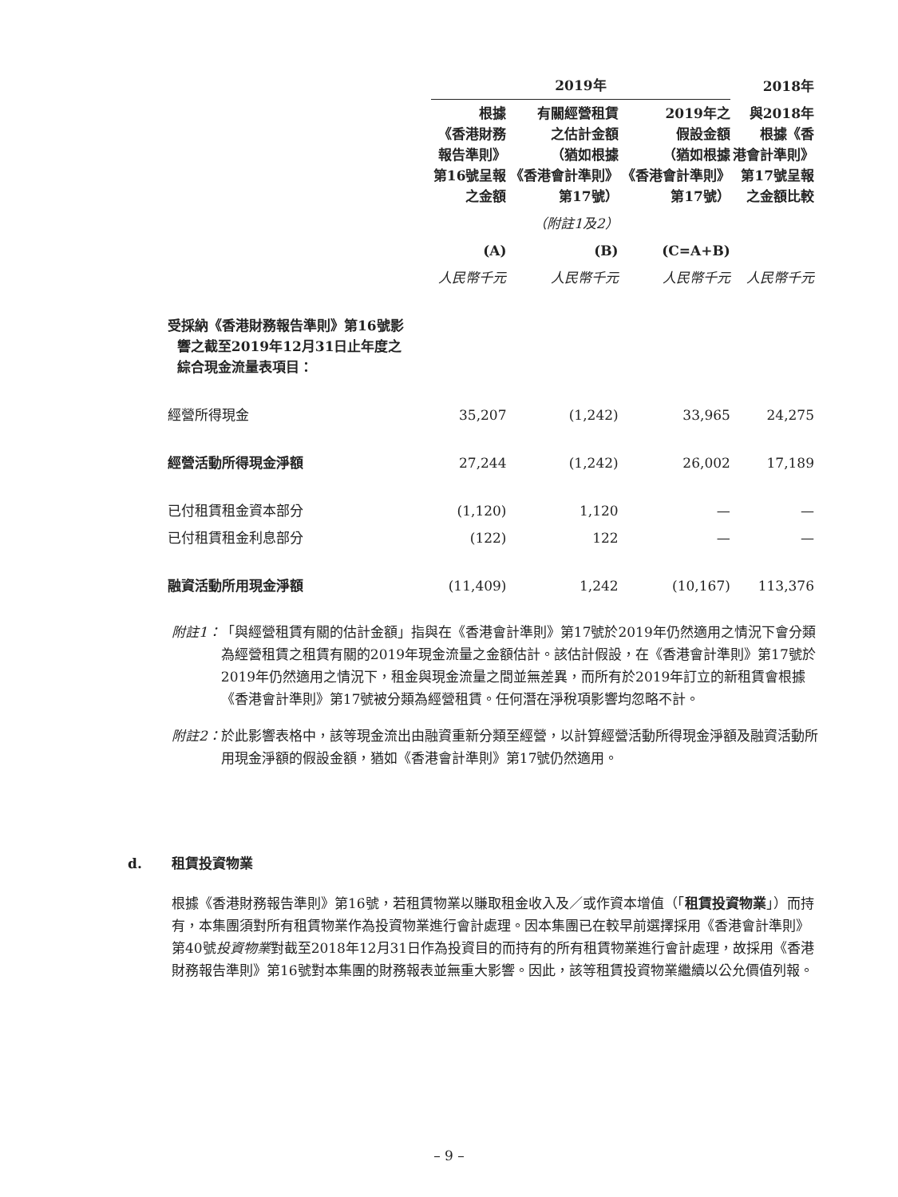| | 2019年 | | | 2018年 |
| --- | --- | --- | --- | --- |
| | 根據 《香港財務 報告準則》 第16號呈報 之金額 | 有關經營租賃 之估計金額 （猶如根據 《香港會計準則》 第17號） | 2019年之 假設金額 （猶如根據 《香港會計準則》 第17號） | 與2018年 根據《香 港會計準則》 第17號呈報 之金額比較 |
| | | （附註1及2） | | |
| | (A) | (B) | (C=A+B) | |
| | 人民幣千元 | 人民幣千元 | 人民幣千元 | 人民幣千元 |
| 受採納《香港財務報告準則》第16號影 響之截至2019年12月31日止年度之 綜合現金流量表項目： | | | | |
| 經營所得現金 | 35,207 | (1,242) | 33,965 | 24,275 |
| 經營活動所得現金淨額 | 27,244 | (1,242) | 26,002 | 17,189 |
| 已付租賃租金資本部分 | (1,120) | 1,120 | — | — |
| 已付租賃租金利息部分 | (122) | 122 | — | — |
| 融資活動所用現金淨額 | (11,409) | 1,242 | (10,167) | 113,376 |
附註1： 「與經營租賃有關的估計金額」指與在《香港會計準則》第17號於2019年仍然適用之情況下會分類為經營租賃之租賃有關的2019年現金流量之金額估計。該估計假設，在《香港會計準則》第17號於2019年仍然適用之情況下，租金與現金流量之間並無差異，而所有於2019年訂立的新租賃會根據《香港會計準則》第17號被分類為經營租賃。任何潛在淨稅項影響均忽略不計。
附註2： 於此影響表格中，該等現金流出由融資重新分類至經營，以計算經營活動所得現金淨額及融資活動所用現金淨額的假設金額，猶如《香港會計準則》第17號仍然適用。
d. 租賃投資物業
根據《香港財務報告準則》第16號，若租賃物業以賺取租金收入及／或作資本增值（「租賃投資物業」）而持有，本集團須對所有租賃物業作為投資物業進行會計處理。因本集團已在較早前選擇採用《香港會計準則》第40號投資物業對截至2018年12月31日作為投資目的而持有的所有租賃物業進行會計處理，故採用《香港財務報告準則》第16號對本集團的財務報表並無重大影響。因此，該等租賃投資物業繼續以公允價值列報。
– 9 –